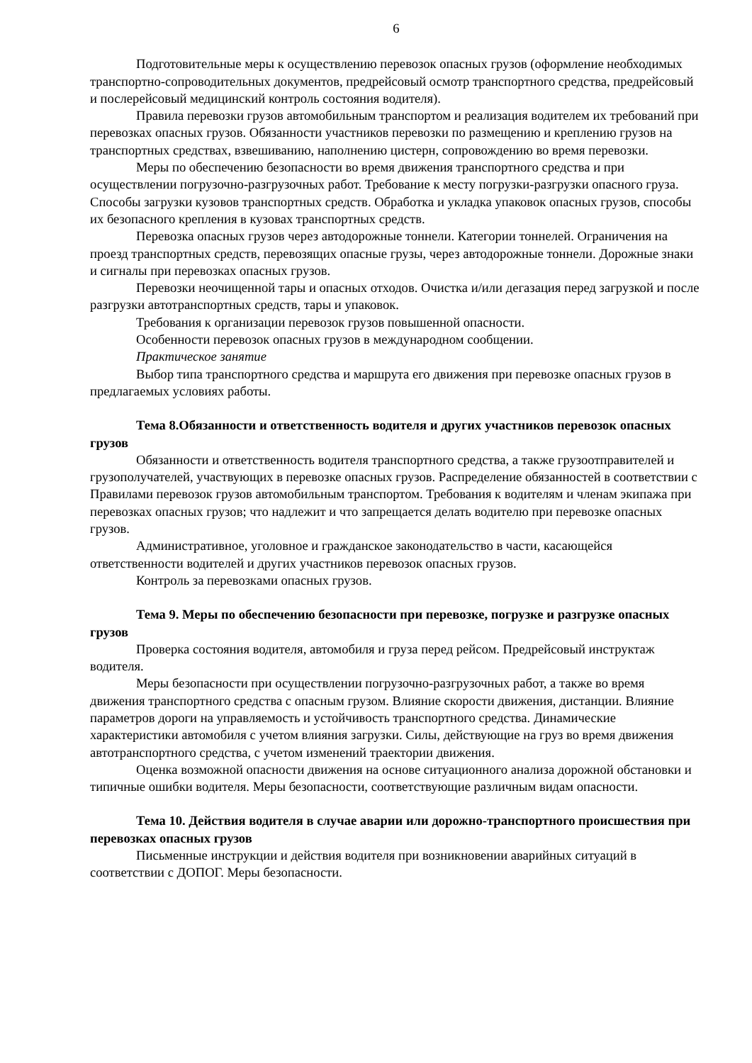6
Подготовительные меры к осуществлению перевозок опасных грузов (оформление необходимых транспортно-сопроводительных документов, предрейсовый осмотр транспортного средства, предрейсовый и послерейсовый медицинский контроль состояния водителя).
Правила перевозки грузов автомобильным транспортом и реализация водителем их требований при перевозках опасных грузов. Обязанности участников перевозки по размещению и креплению грузов на транспортных средствах, взвешиванию, наполнению цистерн, сопровождению во время перевозки.
Меры по обеспечению безопасности во время движения транспортного средства и при осуществлении погрузочно-разгрузочных работ. Требование к месту погрузки-разгрузки опасного груза. Способы загрузки кузовов транспортных средств. Обработка и укладка упаковок опасных грузов, способы их безопасного крепления в кузовах транспортных средств.
Перевозка опасных грузов через автодорожные тоннели. Категории тоннелей. Ограничения на проезд транспортных средств, перевозящих опасные грузы, через автодорожные тоннели. Дорожные знаки и сигналы при перевозках опасных грузов.
Перевозки неочищенной тары и опасных отходов. Очистка и/или дегазация перед загрузкой и после разгрузки автотранспортных средств, тары и упаковок.
Требования к организации перевозок грузов повышенной опасности.
Особенности перевозок опасных грузов в международном сообщении.
Практическое занятие
Выбор типа транспортного средства и маршрута его движения при перевозке опасных грузов в предлагаемых условиях работы.
Тема 8.Обязанности и ответственность водителя и других участников перевозок опасных грузов
Обязанности и ответственность водителя транспортного средства, а также грузоотправителей и грузополучателей, участвующих в перевозке опасных грузов. Распределение обязанностей в соответствии с Правилами перевозок грузов автомобильным транспортом. Требования к водителям и членам экипажа при перевозках опасных грузов; что надлежит и что запрещается делать водителю при перевозке опасных грузов.
Административное, уголовное и гражданское законодательство в части, касающейся ответственности водителей и других участников перевозок опасных грузов.
Контроль за перевозками опасных грузов.
Тема 9. Меры по обеспечению безопасности при перевозке, погрузке и разгрузке опасных грузов
Проверка состояния водителя, автомобиля и груза перед рейсом. Предрейсовый инструктаж водителя.
Меры безопасности при осуществлении погрузочно-разгрузочных работ, а также во время движения транспортного средства с опасным грузом. Влияние скорости движения, дистанции. Влияние параметров дороги на управляемость и устойчивость транспортного средства. Динамические характеристики автомобиля с учетом влияния загрузки. Силы, действующие на груз во время движения автотранспортного средства, с учетом изменений траектории движения.
Оценка возможной опасности движения на основе ситуационного анализа дорожной обстановки и типичные ошибки водителя. Меры безопасности, соответствующие различным видам опасности.
Тема 10. Действия водителя в случае аварии или дорожно-транспортного происшествия при перевозках опасных грузов
Письменные инструкции и действия водителя при возникновении аварийных ситуаций в соответствии с ДОПОГ. Меры безопасности.